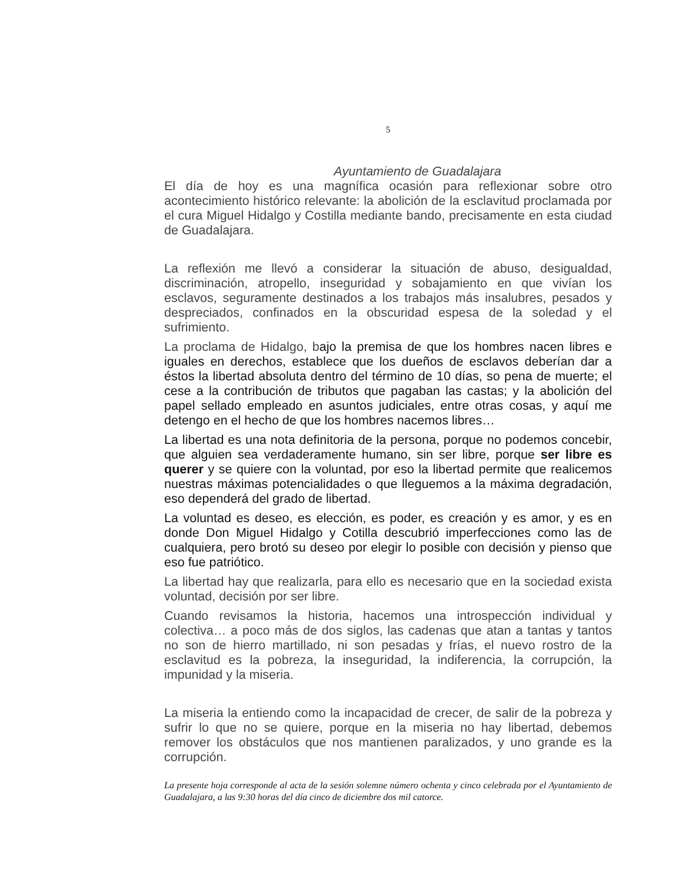5
Ayuntamiento de Guadalajara
El día de hoy es una magnífica ocasión para reflexionar sobre otro acontecimiento histórico relevante: la abolición de la esclavitud proclamada por el cura Miguel Hidalgo y Costilla mediante bando, precisamente en esta ciudad de Guadalajara.
La reflexión me llevó a considerar la situación de abuso, desigualdad, discriminación, atropello, inseguridad y sobajamiento en que vivían los esclavos, seguramente destinados a los trabajos más insalubres, pesados y despreciados, confinados en la obscuridad espesa de la soledad y el sufrimiento.
La proclama de Hidalgo, bajo la premisa de que los hombres nacen libres e iguales en derechos, establece que los dueños de esclavos deberían dar a éstos la libertad absoluta dentro del término de 10 días, so pena de muerte; el cese a la contribución de tributos que pagaban las castas; y la abolición del papel sellado empleado en asuntos judiciales, entre otras cosas, y aquí me detengo en el hecho de que los hombres nacemos libres…
La libertad es una nota definitoria de la persona, porque no podemos concebir, que alguien sea verdaderamente humano, sin ser libre, porque ser libre es querer y se quiere con la voluntad, por eso la libertad permite que realicemos nuestras máximas potencialidades o que lleguemos a la máxima degradación, eso dependerá del grado de libertad.
La voluntad es deseo, es elección, es poder, es creación y es amor, y es en donde Don Miguel Hidalgo y Cotilla descubrió imperfecciones como las de cualquiera, pero brotó su deseo por elegir lo posible con decisión y pienso que eso fue patriótico.
La libertad hay que realizarla, para ello es necesario que en la sociedad exista voluntad, decisión por ser libre.
Cuando revisamos la historia, hacemos una introspección individual y colectiva… a poco más de dos siglos, las cadenas que atan a tantas y tantos no son de hierro martillado, ni son pesadas y frías, el nuevo rostro de la esclavitud es la pobreza, la inseguridad, la indiferencia, la corrupción, la impunidad y la miseria.
La miseria la entiendo como la incapacidad de crecer, de salir de la pobreza y sufrir lo que no se quiere, porque en la miseria no hay libertad, debemos remover los obstáculos que nos mantienen paralizados, y uno grande es la corrupción.
La presente hoja corresponde al acta de la sesión solemne número ochenta y cinco celebrada por el Ayuntamiento de Guadalajara, a las 9:30 horas del día cinco de diciembre dos mil catorce.